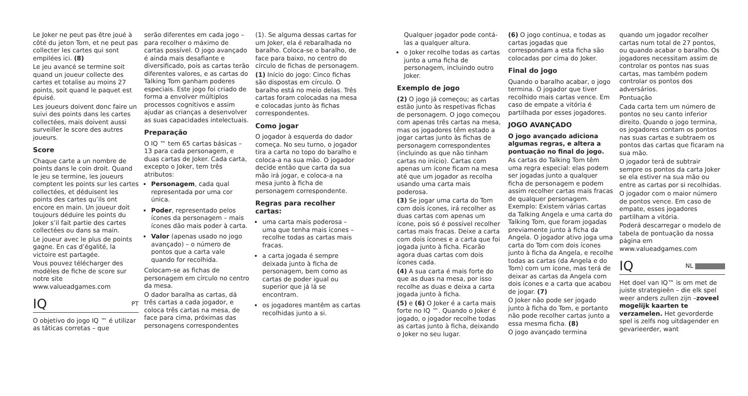Le Joker ne peut pas être joué à côté du jeton Tom, et ne peut pas collecter les cartes qui sont empilées ici. (8)
Le jeu avancé se termine soit quand un joueur collecte des cartes et totalise au moins 27 points, soit quand le paquet est épuisé.
Les joueurs doivent donc faire un suivi des points dans les cartes collectées, mais doivent aussi surveiller le score des autres joueurs.
Score
Chaque carte a un nombre de points dans le coin droit. Quand le jeu se termine, les joueurs comptent les points sur les cartes collectées, et déduisent les points des cartes qu’ils ont encore en main. Un joueur doit toujours déduire les points du Joker s’il fait partie des cartes collectées ou dans sa main.
Le joueur avec le plus de points gagne. En cas d’égalité, la victoire est partagée.
Vous pouvez télécharger des modèles de fiche de score sur notre site www.valueadgames.com
IQ PT
O objetivo do jogo IQ ™ é utilizar as táticas corretas – que
serão diferentes em cada jogo – para recolher o máximo de cartas possível. O jogo avançado é ainda mais desafiante e diversificado, pois as cartas terão diferentes valores, e as cartas do Talking Tom ganham poderes especiais. Este jogo foi criado de forma a envolver múltiplos processos cognitivos e assim ajudar as crianças a desenvolver as suas capacidades intelectuais.
Preparação
O IQ ™ tem 65 cartas básicas – 13 para cada personagem, e duas cartas de Joker. Cada carta, excepto o Joker, tem três atributos:
Personagem, cada qual representada por uma cor única.
Poder, representado pelos ícones da personagem – mais ícones dão mais poder à carta.
Valor (apenas usado no jogo avançado) – o número de pontos que a carta vale quando for recolhida.
Colocam-se as fichas de personagem em círculo no centro da mesa.
O dador baralha as cartas, dá três cartas a cada jogador, e coloca três cartas na mesa, de face para cima, próximas das personagens correspondentes
(1). Se alguma dessas cartas for um Joker, ela é rebaralhada no baralho. Coloca-se o baralho, de face para baixo, no centro do círculo de fichas de personagem.
(1) Início do jogo: Cinco fichas são dispostas em círculo. O baralho está no meio delas. Três cartas foram colocadas na mesa e colocadas junto às fichas correspondentes.
Como jogar
O jogador à esquerda do dador começa. No seu turno, o jogador tira a carta no topo do baralho e coloca-a na sua mão. O jogador decide então que carta da sua mão irá jogar, e coloca-a na mesa junto à ficha de personagem correspondente.
Regras para recolher cartas:
uma carta mais poderosa – uma que tenha mais ícones – recolhe todas as cartas mais fracas.
a carta jogada é sempre deixada junto à ficha de personagem, bem como as cartas de poder igual ou superior que já lá se encontram.
os jogadores mantêm as cartas recolhidas junto a si.
Qualquer jogador pode contá-las a qualquer altura.
o Joker recolhe todas as cartas junto a uma ficha de personagem, incluindo outro Joker.
Exemplo de jogo
(2) O jogo já começou; as cartas estão junto às respetivas fichas de personagem. O jogo começou com apenas três cartas na mesa, mas os jogadores têm estado a jogar cartas junto às fichas de personagem correspondentes (incluindo as que não tinham cartas no início). Cartas com apenas um ícone ficam na mesa até que um jogador as recolha usando uma carta mais poderosa.
(3) Se jogar uma carta do Tom com dois ícones, irá recolher as duas cartas com apenas um ícone, pois só é possível recolher cartas mais fracas. Deixe a carta com dois ícones e a carta que foi jogada junto à ficha. Ficarão agora duas cartas com dois ícones cada.
(4) A sua carta é mais forte do que as duas na mesa, por isso recolhe as duas e deixa a carta jogada junto à ficha.
(5) e (6) O Joker é a carta mais forte no IQ ™. Quando o Joker é jogado, o jogador recolhe todas as cartas junto à ficha, deixando o Joker no seu lugar.
(6) O jogo continua, e todas as cartas jogadas que correspondam a esta ficha são colocadas por cima do Joker.
Final do jogo
Quando o baralho acabar, o jogo termina. O jogador que tiver recolhido mais cartas vence. Em caso de empate a vitória é partilhada por esses jogadores.
JOGO AVANÇADO
O jogo avançado adiciona algumas regras, e altera a pontuação no final do jogo.
As cartas do Talking Tom têm uma regra especial: elas podem ser jogadas junto a qualquer ficha de personagem e podem assim recolher cartas mais fracas de qualquer personagem. Exemplo: Existem várias cartas da Talking Angela e uma carta do Talking Tom, que foram jogadas previamente junto à ficha da Angela. O jogador ativo joga uma carta do Tom com dois ícones junto à ficha da Angela, e recolhe todas as cartas (da Angela e do Tom) com um ícone, mas terá de deixar as cartas da Angela com dois ícones e a carta que acabou de jogar. (7)
O Joker não pode ser jogado junto à ficha do Tom, e portanto não pode recolher cartas junto a essa mesma ficha. (8)
O jogo avançado termina
quando um jogador recolher cartas num total de 27 pontos, ou quando acabar o baralho. Os jogadores necessitam assim de controlar os pontos nas suas cartas, mas também podem controlar os pontos dos adversários.
Pontuação
Cada carta tem um número de pontos no seu canto inferior direito. Quando o jogo termina, os jogadores contam os pontos nas suas cartas e subtraem os pontos das cartas que ficaram na sua mão.
O jogador terá de subtrair sempre os pontos da carta Joker se ela estiver na sua mão ou entre as cartas por si recolhidas.
O jogador com o maior número de pontos vence. Em caso de empate, esses jogadores partilham a vitória.
Poderá descarregar o modelo de tabela de pontuação da nossa página em www.valueadgames.com
IQ NL
Het doel van IQ™ is om met de juiste strategieën – die elk spel weer anders zullen zijn –zoveel mogelijk kaarten te verzamelen. Het gevorderde spel is zelfs nog uitdagender en gevarieerder, want